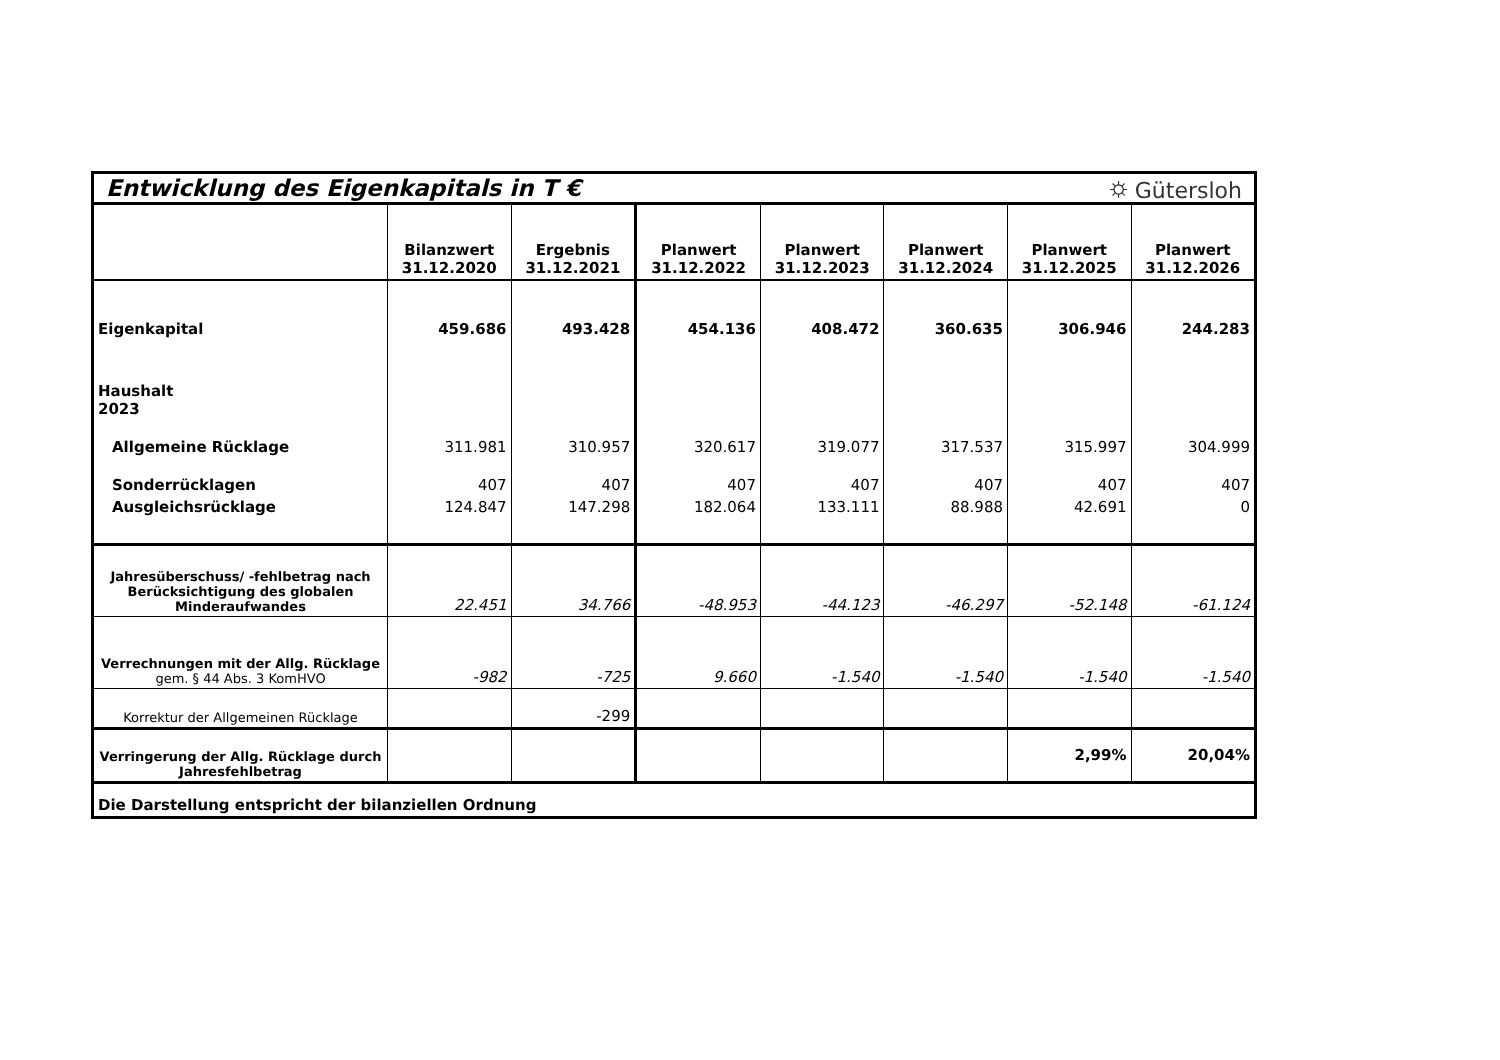Entwicklung des Eigenkapitals in T €
⛭ Gütersloh
| | Bilanzwert 31.12.2020 | Ergebnis 31.12.2021 | Planwert 31.12.2022 | Planwert 31.12.2023 | Planwert 31.12.2024 | Planwert 31.12.2025 | Planwert 31.12.2026 |
| --- | --- | --- | --- | --- | --- | --- | --- |
| Eigenkapital | 459.686 | 493.428 | 454.136 | 408.472 | 360.635 | 306.946 | 244.283 |
| Haushalt 2023 | | | | | | | |
| Allgemeine Rücklage | 311.981 | 310.957 | 320.617 | 319.077 | 317.537 | 315.997 | 304.999 |
| Sonderrücklagen | 407 | 407 | 407 | 407 | 407 | 407 | 407 |
| Ausgleichsrücklage | 124.847 | 147.298 | 182.064 | 133.111 | 88.988 | 42.691 | 0 |
| Jahresüberschuss/ -fehlbetrag nach Berücksichtigung des globalen Minderaufwandes | 22.451 | 34.766 | -48.953 | -44.123 | -46.297 | -52.148 | -61.124 |
| Verrechnungen mit der Allg. Rücklage gem. § 44 Abs. 3 KomHVO | -982 | -725 | 9.660 | -1.540 | -1.540 | -1.540 | -1.540 |
| Korrektur der Allgemeinen Rücklage | | -299 | | | | | |
| Verringerung der Allg. Rücklage durch Jahresfehlbetrag | | | | | | 2,99% | 20,04% |
| Die Darstellung entspricht der bilanziellen Ordnung | | | | | | | |